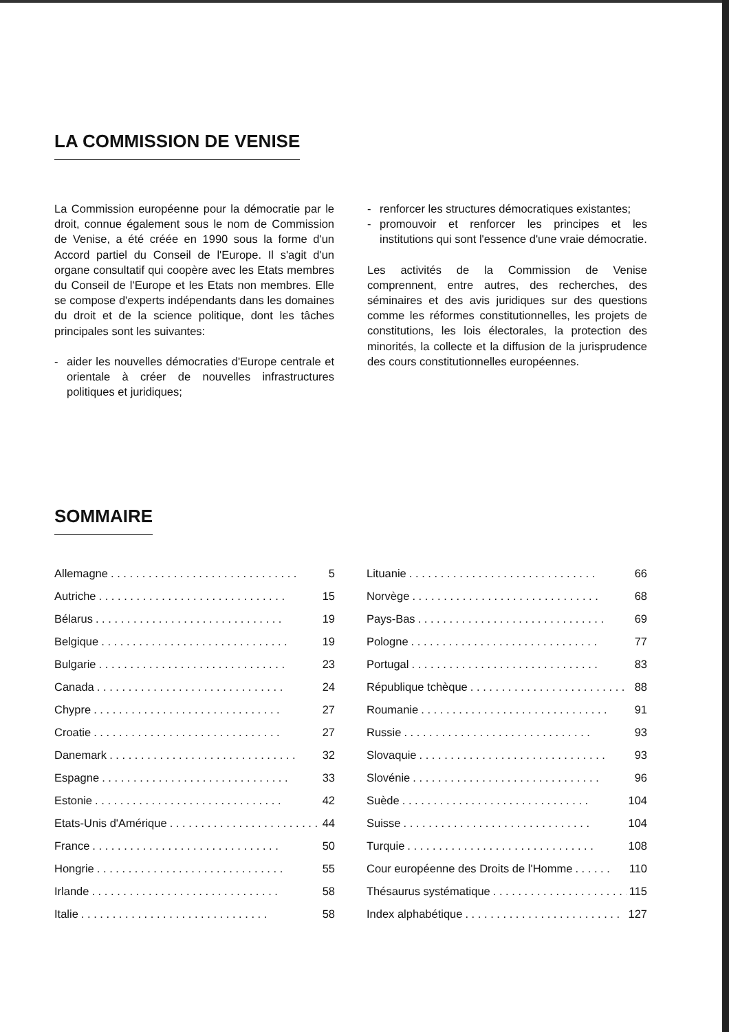LA COMMISSION DE VENISE
La Commission européenne pour la démocratie par le droit, connue également sous le nom de Commission de Venise, a été créée en 1990 sous la forme d'un Accord partiel du Conseil de l'Europe. Il s'agit d'un organe consultatif qui coopère avec les Etats membres du Conseil de l'Europe et les Etats non membres. Elle se compose d'experts indépendants dans les domaines du droit et de la science politique, dont les tâches principales sont les suivantes:
- aider les nouvelles démocraties d'Europe centrale et orientale à créer de nouvelles infrastructures politiques et juridiques;
- renforcer les structures démocratiques existantes;
- promouvoir et renforcer les principes et les institutions qui sont l'essence d'une vraie démocratie.
Les activités de la Commission de Venise comprennent, entre autres, des recherches, des séminaires et des avis juridiques sur des questions comme les réformes constitutionnelles, les projets de constitutions, les lois électorales, la protection des minorités, la collecte et la diffusion de la jurisprudence des cours constitutionnelles européennes.
SOMMAIRE
Allemagne. . . . . . . . . . . . . . . . . . . . . . . . . . . . . . 5
Autriche. . . . . . . . . . . . . . . . . . . . . . . . . . . . . . 15
Bélarus. . . . . . . . . . . . . . . . . . . . . . . . . . . . . . 19
Belgique. . . . . . . . . . . . . . . . . . . . . . . . . . . . . . 19
Bulgarie. . . . . . . . . . . . . . . . . . . . . . . . . . . . . . 23
Canada. . . . . . . . . . . . . . . . . . . . . . . . . . . . . . 24
Chypre. . . . . . . . . . . . . . . . . . . . . . . . . . . . . . 27
Croatie. . . . . . . . . . . . . . . . . . . . . . . . . . . . . . 27
Danemark. . . . . . . . . . . . . . . . . . . . . . . . . . . . . . 32
Espagne. . . . . . . . . . . . . . . . . . . . . . . . . . . . . . 33
Estonie. . . . . . . . . . . . . . . . . . . . . . . . . . . . . . 42
Etats-Unis d'Amérique. . . . . . . . . . . . . . . . . . . . . . . . 44
France. . . . . . . . . . . . . . . . . . . . . . . . . . . . . . 50
Hongrie. . . . . . . . . . . . . . . . . . . . . . . . . . . . . . 55
Irlande. . . . . . . . . . . . . . . . . . . . . . . . . . . . . . 58
Italie. . . . . . . . . . . . . . . . . . . . . . . . . . . . . . 58
Lituanie. . . . . . . . . . . . . . . . . . . . . . . . . . . . . . 66
Norvège. . . . . . . . . . . . . . . . . . . . . . . . . . . . . . 68
Pays-Bas. . . . . . . . . . . . . . . . . . . . . . . . . . . . . . 69
Pologne. . . . . . . . . . . . . . . . . . . . . . . . . . . . . . 77
Portugal. . . . . . . . . . . . . . . . . . . . . . . . . . . . . . 83
République tchèque. . . . . . . . . . . . . . . . . . . . . . . . . 88
Roumanie. . . . . . . . . . . . . . . . . . . . . . . . . . . . . . 91
Russie. . . . . . . . . . . . . . . . . . . . . . . . . . . . . . 93
Slovaquie. . . . . . . . . . . . . . . . . . . . . . . . . . . . . . 93
Slovénie. . . . . . . . . . . . . . . . . . . . . . . . . . . . . . 96
Suède. . . . . . . . . . . . . . . . . . . . . . . . . . . . . . 104
Suisse. . . . . . . . . . . . . . . . . . . . . . . . . . . . . . 104
Turquie. . . . . . . . . . . . . . . . . . . . . . . . . . . . . . 108
Cour européenne des Droits de l'Homme. . . . . . 110
Thésaurus systématique. . . . . . . . . . . . . . . . . . . . . . 115
Index alphabétique. . . . . . . . . . . . . . . . . . . . . . . . . 127